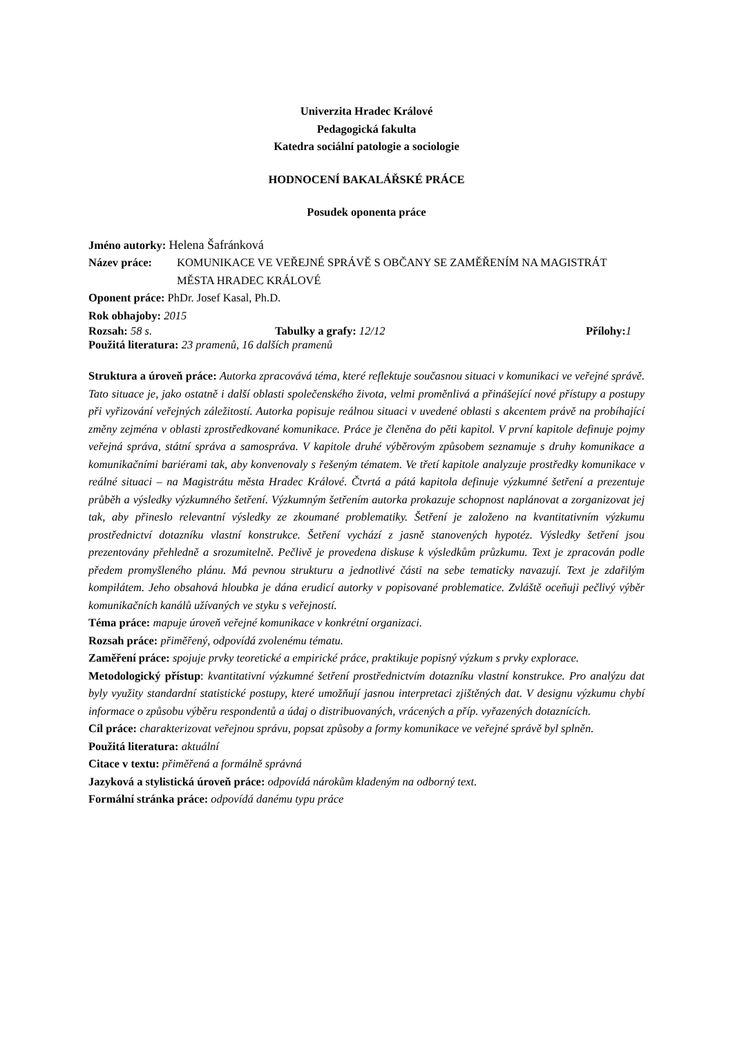Univerzita Hradec Králové
Pedagogická fakulta
Katedra sociální patologie a sociologie
HODNOCENÍ BAKALÁŘSKÉ PRÁCE
Posudek oponenta práce
Jméno autorky: Helena Šafránková
Název práce: KOMUNIKACE VE VEŘEJNÉ SPRÁVĚ S OBČANY SE ZAMĚŘENÍM NA MAGISTRÁT MĚSTA HRADEC KRÁLOVÉ
Oponent práce: PhDr. Josef Kasal, Ph.D.
Rok obhajoby: 2015
Rozsah: 58 s. Tabulky a grafy: 12/12 Přílohy: 1
Použitá literatura: 23 pramenů, 16 dalších pramenů
Struktura a úroveň práce: Autorka zpracovává téma, které reflektuje současnou situaci v komunikaci ve veřejné správě. Tato situace je, jako ostatně i další oblasti společenského života, velmi proměnlivá a přinášející nové přístupy a postupy při vyřizování veřejných záležitostí. Autorka popisuje reálnou situaci v uvedené oblasti s akcentem právě na probíhající změny zejména v oblasti zprostředkované komunikace. Práce je členěna do pěti kapitol. V první kapitole definuje pojmy veřejná správa, státní správa a samospráva. V kapitole druhé výběrovým způsobem seznamuje s druhy komunikace a komunikačními bariérami tak, aby konvenovaly s řešeným tématem. Ve třetí kapitole analyzuje prostředky komunikace v reálné situaci – na Magistrátu města Hradec Králové. Čtvrtá a pátá kapitola definuje výzkumné šetření a prezentuje průběh a výsledky výzkumného šetření. Výzkumným šetřením autorka prokazuje schopnost naplánovat a zorganizovat jej tak, aby přineslo relevantní výsledky ze zkoumané problematiky. Šetření je založeno na kvantitativním výzkumu prostřednictví dotazníku vlastní konstrukce. Šetření vychází z jasně stanovených hypotéz. Výsledky šetření jsou prezentovány přehledně a srozumitelně. Pečlivě je provedena diskuse k výsledkům průzkumu. Text je zpracován podle předem promyšleného plánu. Má pevnou strukturu a jednotlivé části na sebe tematicky navazují. Text je zdařilým kompilátem. Jeho obsahová hloubka je dána erudicí autorky v popisované problematice. Zvláště oceňuji pečlivý výběr komunikačních kanálů užívaných ve styku s veřejností.
Téma práce: mapuje úroveň veřejné komunikace v konkrétní organizaci.
Rozsah práce: přiměřený, odpovídá zvolenému tématu.
Zaměření práce: spojuje prvky teoretické a empirické práce, praktikuje popisný výzkum s prvky explorace.
Metodologický přístup: kvantitativní výzkumné šetření prostřednictvím dotazníku vlastní konstrukce. Pro analýzu dat byly využity standardní statistické postupy, které umožňují jasnou interpretaci zjištěných dat. V designu výzkumu chybí informace o způsobu výběru respondentů a údaj o distribuovaných, vrácených a příp. vyřazených dotaznících.
Cíl práce: charakterizovat veřejnou správu, popsat způsoby a formy komunikace ve veřejné správě byl splněn.
Použitá literatura: aktuální
Citace v textu: přiměřená a formálně správná
Jazyková a stylistická úroveň práce: odpovídá nárokům kladeným na odborný text.
Formální stránka práce: odpovídá danému typu práce